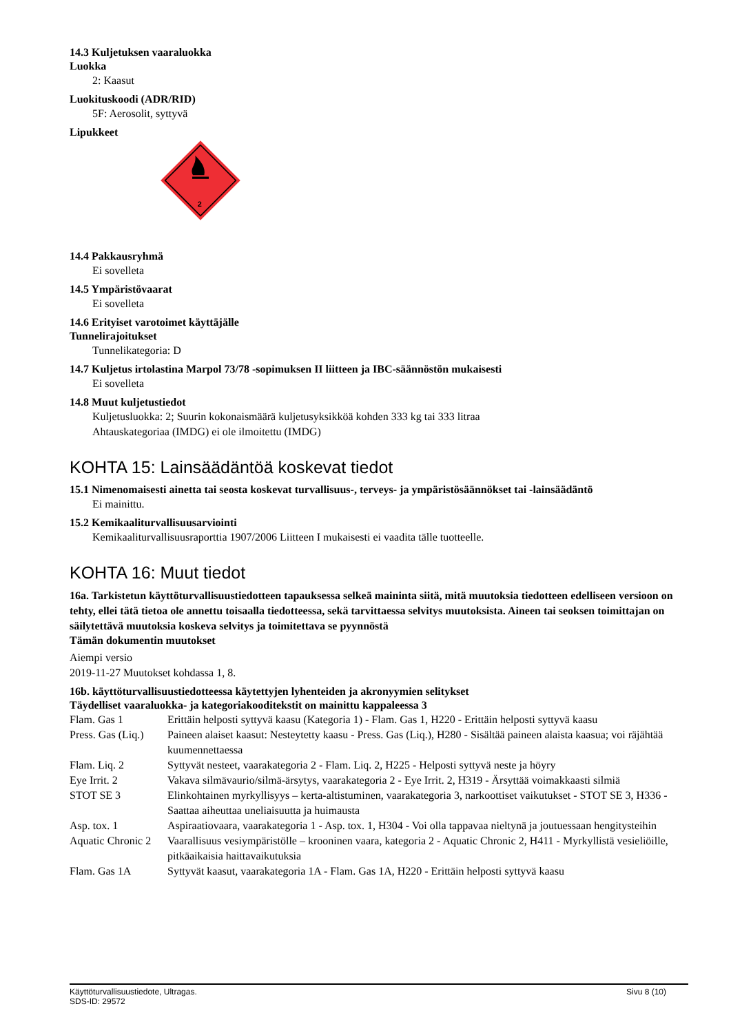14.3 Kuljetuksen vaaraluokka
Luokka
2: Kaasut
Luokituskoodi (ADR/RID)
5F: Aerosolit, syttyvä
Lipukkeet
2
14.4 Pakkausryhmä
Ei sovelleta
14.5 Ympäristövaarat
Ei sovelleta
14.6 Erityiset varotoimet käyttäjälle
Tunnelirajoitukset
Tunnelikategoria: D
14.7 Kuljetus irtolastina Marpol 73/78 -sopimuksen II liitteen ja IBC-säännöstön mukaisesti
Ei sovelleta
14.8 Muut kuljetustiedot
Kuljetusluokka: 2; Suurin kokonaismäärä kuljetusyksikköä kohden 333 kg tai 333 litraa
Ahtauskategoriaa (IMDG) ei ole ilmoitettu (IMDG)
KOHTA 15: Lainsäädäntöä koskevat tiedot
15.1 Nimenomaisesti ainetta tai seosta koskevat turvallisuus-, terveys- ja ympäristösäännökset tai -lainsäädäntö
Ei mainittu.
15.2 Kemikaaliturvallisuusarviointi
Kemikaaliturvallisuusraporttia 1907/2006 Liitteen I mukaisesti ei vaadita tälle tuotteelle.
KOHTA 16: Muut tiedot
16a. Tarkistetun käyttöturvallisuustiedotteen tapauksessa selkeä maininta siitä, mitä muutoksia tiedotteen edelliseen versioon on tehty, ellei tätä tietoa ole annettu toisaalla tiedotteessa, sekä tarvittaessa selvitys muutoksista. Aineen tai seoksen toimittajan on säilytettävä muutoksia koskeva selvitys ja toimitettava se pyynnöstä
Tämän dokumentin muutokset
Aiempi versio
2019-11-27 Muutokset kohdassa 1, 8.
16b. käyttöturvallisuustiedotteessa käytettyjen lyhenteiden ja akronyymien selitykset
Täydelliset vaaraluokka- ja kategoriakooditekstit on mainittu kappaleessa 3
| Flam. Gas 1 | Erittäin helposti syttyvä kaasu (Kategoria 1) - Flam. Gas 1, H220 - Erittäin helposti syttyvä kaasu |
| Press. Gas (Liq.) | Paineen alaiset kaasut: Nesteytetty kaasu - Press. Gas (Liq.), H280 - Sisältää paineen alaista kaasua; voi räjähtää kuumennettaessa |
| Flam. Liq. 2 | Syttyvät nesteet, vaarakategoria 2 - Flam. Liq. 2, H225 - Helposti syttyvä neste ja höyry |
| Eye Irrit. 2 | Vakava silmävaurio/silmä-ärsytys, vaarakategoria 2 - Eye Irrit. 2, H319 - Ärsyttää voimakkaasti silmiä |
| STOT SE 3 | Elinkohtainen myrkyllisyys – kerta-altistuminen, vaarakategoria 3, narkoottiset vaikutukset - STOT SE 3, H336 - Saattaa aiheuttaa uneliaisuutta ja huimausta |
| Asp. tox. 1 | Aspiraatiovaara, vaarakategoria 1 - Asp. tox. 1, H304 - Voi olla tappavaa nieltynä ja joutuessaan hengitysteihin |
| Aquatic Chronic 2 | Vaarallisuus vesiympäristölle – krooninen vaara, kategoria 2 - Aquatic Chronic 2, H411 - Myrkyllistä vesieliöille, pitkäaikaisia haittavaikutuksia |
| Flam. Gas 1A | Syttyvät kaasut, vaarakategoria 1A - Flam. Gas 1A, H220 - Erittäin helposti syttyvä kaasu |
Käyttöturvallisuustiedote, Ultragas.
SDS-ID: 29572
Sivu 8 (10)